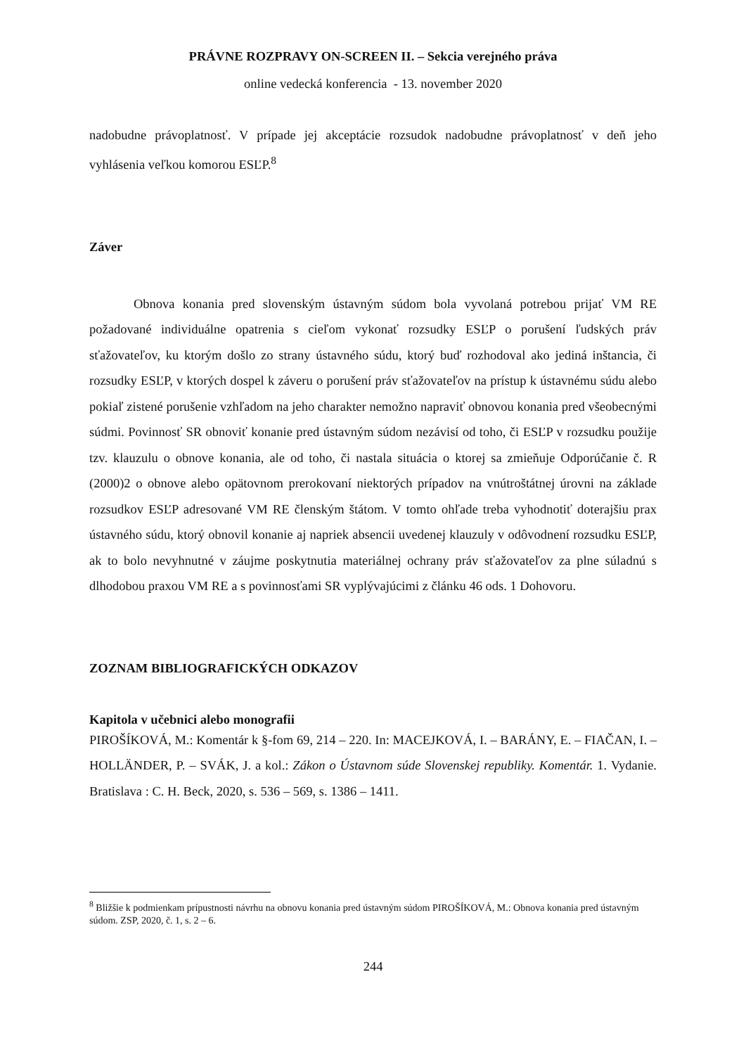PRÁVNE ROZPRAVY ON-SCREEN II. – Sekcia verejného práva
online vedecká konferencia - 13. november 2020
nadobudne právoplatnosť. V prípade jej akceptácie rozsudok nadobudne právoplatnosť v deň jeho vyhlásenia veľkou komorou ESĽP.<sup>8</sup>
Záver
Obnova konania pred slovenským ústavným súdom bola vyvolaná potrebou prijať VM RE požadované individuálne opatrenia s cieľom vykonať rozsudky ESĽP o porušení ľudských práv sťažovateľov, ku ktorým došlo zo strany ústavného súdu, ktorý buď rozhodoval ako jediná inštancia, či rozsudky ESĽP, v ktorých dospel k záveru o porušení práv sťažovateľov na prístup k ústavnému súdu alebo pokiaľ zistené porušenie vzhľadom na jeho charakter nemožno napraviť obnovou konania pred všeobecnými súdmi. Povinnosť SR obnoviť konanie pred ústavným súdom nezávisí od toho, či ESĽP v rozsudku použije tzv. klauzulu o obnove konania, ale od toho, či nastala situácia o ktorej sa zmieňuje Odporúčanie č. R (2000)2 o obnove alebo opätovnom prerokovaní niektorých prípadov na vnútroštátnej úrovni na základe rozsudkov ESĽP adresované VM RE členským štátom. V tomto ohľade treba vyhodnotiť doterajšiu prax ústavného súdu, ktorý obnovil konanie aj napriek absencii uvedenej klauzuly v odôvodnení rozsudku ESĽP, ak to bolo nevyhnutné v záujme poskytnutia materiálnej ochrany práv sťažovateľov za plne súladnú s dlhodobou praxou VM RE a s povinnosťami SR vyplývajúcimi z článku 46 ods. 1 Dohovoru.
ZOZNAM BIBLIOGRAFICKÝCH ODKAZOV
Kapitola v učebnici alebo monografii
PIROŠÍKOVÁ, M.: Komentár k §-fom 69, 214 – 220. In: MACEJKOVÁ, I. – BARÁNY, E. – FIAČAN, I. – HOLLÄNDER, P. – SVÁK, J. a kol.: Zákon o Ústavnom súde Slovenskej republiky. Komentár. 1. Vydanie. Bratislava : C. H. Beck, 2020, s. 536 – 569, s. 1386 – 1411.
<sup>8</sup> Bližšie k podmienkam prípustnosti návrhu na obnovu konania pred ústavným súdom PIROŠÍKOVÁ, M.: Obnova konania pred ústavným súdom. ZSP, 2020, č. 1, s. 2 – 6.
244